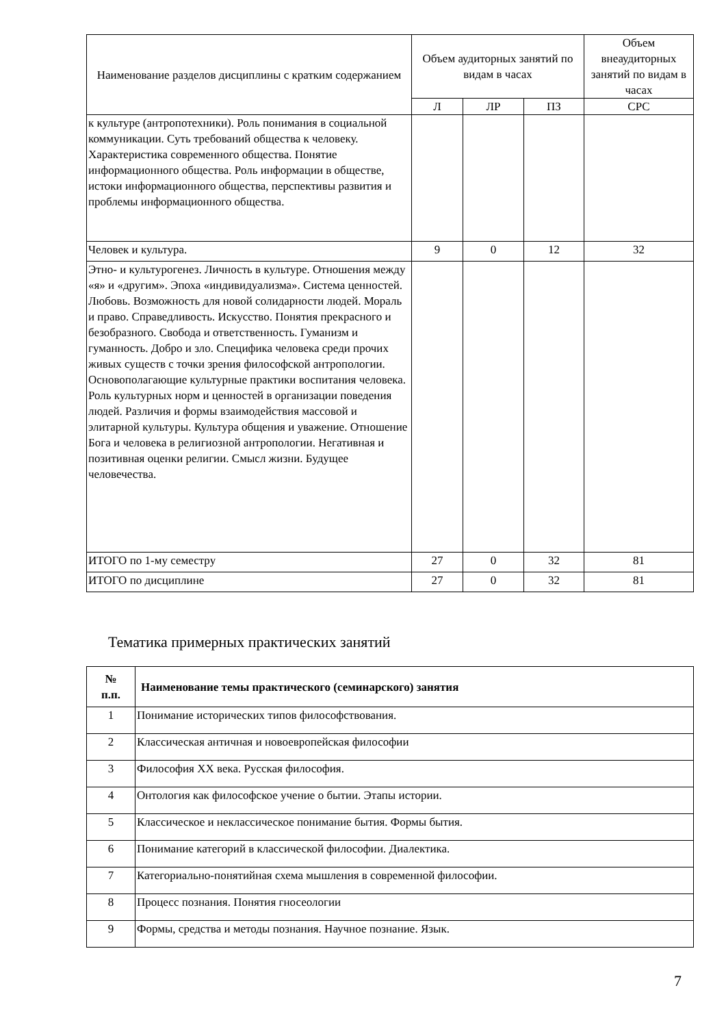| Наименование разделов дисциплины с кратким содержанием | Объем аудиторных занятий по видам в часах | | | Объем внеаудиторных занятий по видам в часах |
| --- | --- | --- | --- | --- |
| | Л | ЛР | ПЗ | СРС |
| к культуре (антропотехники). Роль понимания в социальной коммуникации. Суть требований общества к человеку. Характеристика современного общества. Понятие информационного общества. Роль информации в обществе, истоки информационного общества, перспективы развития и проблемы информационного общества. | | | | |
| Человек и культура. | 9 | 0 | 12 | 32 |
| Этно- и культурогенез. Личность в культуре. Отношения между «я» и «другим». Эпоха «индивидуализма». Система ценностей. Любовь. Возможность для новой солидарности людей. Мораль и право. Справедливость. Искусство. Понятия прекрасного и безобразного. Свобода и ответственность. Гуманизм и гуманность. Добро и зло. Специфика человека среди прочих живых существ с точки зрения философской антропологии. Основополагающие культурные практики воспитания человека. Роль культурных норм и ценностей в организации поведения людей. Различия и формы взаимодействия массовой и элитарной культуры. Культура общения и уважение. Отношение Бога и человека в религиозной антропологии. Негативная и позитивная оценки религии. Смысл жизни. Будущее человечества. | | | | |
| ИТОГО по 1-му семестру | 27 | 0 | 32 | 81 |
| ИТОГО по дисциплине | 27 | 0 | 32 | 81 |
Тематика примерных практических занятий
| № п.п. | Наименование темы практического (семинарского) занятия |
| --- | --- |
| 1 | Понимание исторических типов философствования. |
| 2 | Классическая античная и новоевропейская философии |
| 3 | Философия XX века. Русская философия. |
| 4 | Онтология как философское учение о бытии. Этапы истории. |
| 5 | Классическое и неклассическое понимание бытия. Формы бытия. |
| 6 | Понимание категорий в классической философии. Диалектика. |
| 7 | Категориально-понятийная схема мышления в современной философии. |
| 8 | Процесс познания. Понятия гносеологии |
| 9 | Формы, средства и методы познания. Научное познание. Язык. |
7